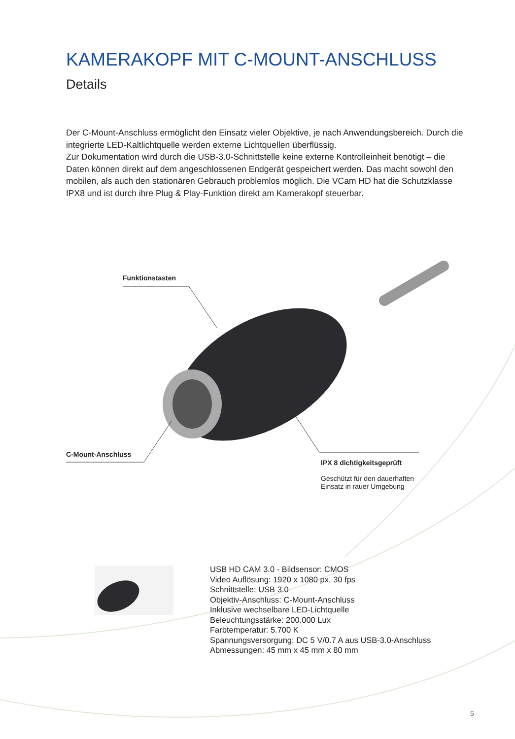KAMERAKOPF MIT C-MOUNT-ANSCHLUSS
Details
Der C-Mount-Anschluss ermöglicht den Einsatz vieler Objektive, je nach Anwendungsbereich. Durch die integrierte LED-Kaltlichtquelle werden externe Lichtquellen überflüssig.
Zur Dokumentation wird durch die USB-3.0-Schnittstelle keine externe Kontrolleinheit benötigt – die Daten können direkt auf dem angeschlossenen Endgerät gespeichert werden. Das macht sowohl den mobilen, als auch den stationären Gebrauch problemlos möglich. Die VCam HD hat die Schutzklasse IPX8 und ist durch ihre Plug & Play-Funktion direkt am Kamerakopf steuerbar.
Funktionstasten
C-Mount-Anschluss
IPX 8 dichtigkeitsgeprüft
Geschützt für den dauerhaften
Einsatz in rauer Umgebung
USB HD CAM 3.0 - Bildsensor: CMOS
Video Auflösung: 1920 x 1080 px, 30 fps
Schnittstelle: USB 3.0
Objektiv-Anschluss: C-Mount-Anschluss
Inklusive wechselbare LED-Lichtquelle
Beleuchtungsstärke: 200.000 Lux
Farbtemperatur: 5.700 K
Spannungsversorgung: DC 5 V/0.7 A aus USB-3.0-Anschluss
Abmessungen: 45 mm x 45 mm x 80 mm
5